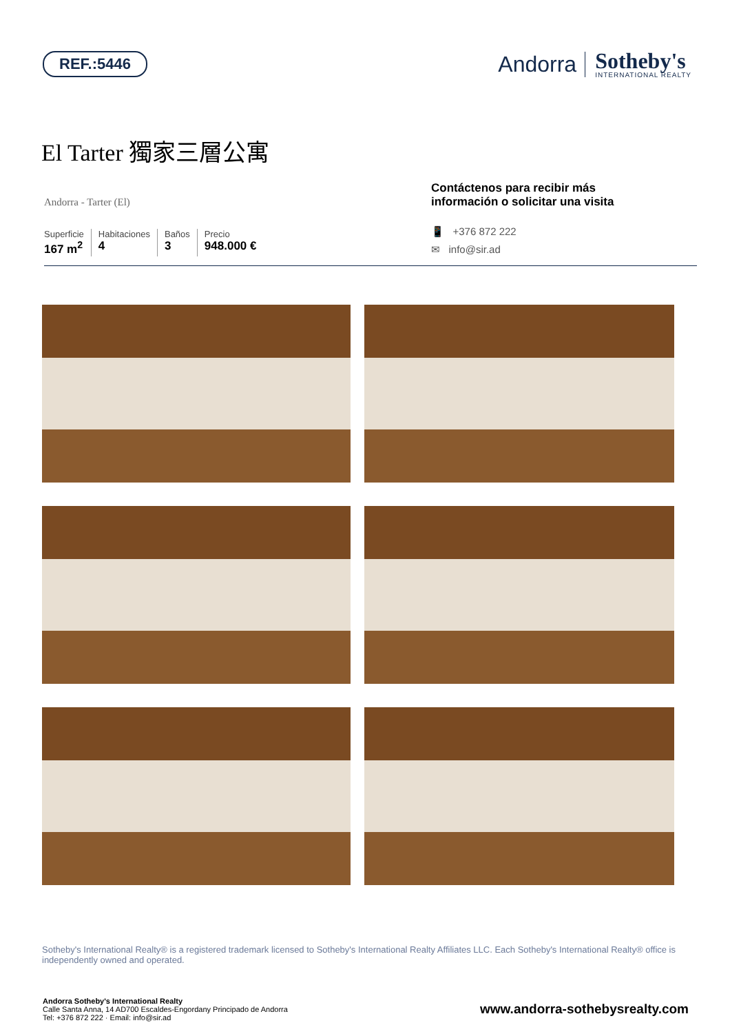REF.:5446
Andorra
Sotheby's
INTERNATIONAL REALTY
El Tarter 獨家三層公寓
Andorra - Tarter (El)
Superficie
167 m<sup>2</sup>
Habitaciones
4
Baños
3
Precio
948.000 €
Contáctenos para recibir más información o solicitar una visita
📱 +376 872 222
✉ info@sir.ad
Sotheby's International Realty® is a registered trademark licensed to Sotheby's International Realty Affiliates LLC. Each Sotheby's International Realty® office is independently owned and operated.
Andorra Sotheby's International Realty
Calle Santa Anna, 14 AD700 Escaldes-Engordany Principado de Andorra
Tel: +376 872 222 · Email: info@sir.ad
www.andorra-sothebysrealty.com